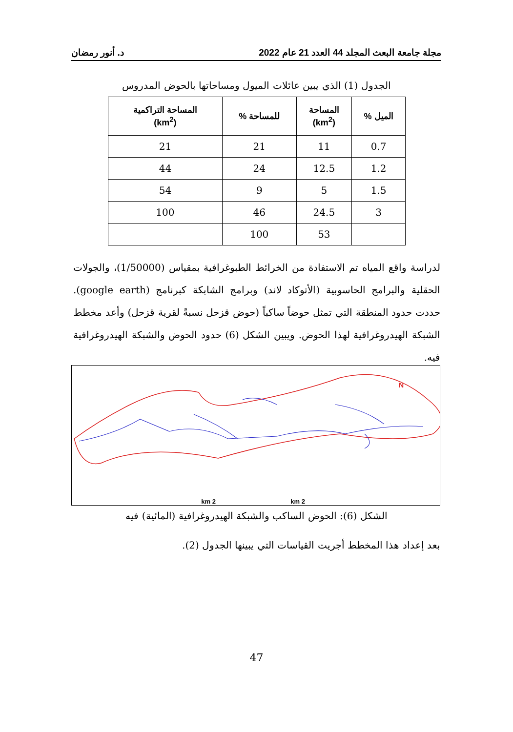مجلة جامعة البعث المجلد 44 العدد 21 عام 2022 د. أنور رمضان
الجدول (1) الذي يبين عائلات الميول ومساحاتها بالحوض المدروس
| الميل % | المساحة (km<sup>2</sup>) | للمساحة % | المساحة التراكمية (km<sup>2</sup>) |
| --- | --- | --- | --- |
| 0.7 | 11 | 21 | 21 |
| 1.2 | 12.5 | 24 | 44 |
| 1.5 | 5 | 9 | 54 |
| 3 | 24.5 | 46 | 100 |
| | 53 | 100 | |
لدراسة واقع المياه تم الاستفادة من الخرائط الطبوغرافية بمقياس (1/50000)، والجولات الحقلية والبرامج الحاسوبية (الأتوكاد لاند) وبرامج الشابكة كبرنامج (google earth). حددت حدود المنطقة التي تمثل حوضاً ساكباً (حوض قزحل نسبةً لقرية قزحل) وأعد مخطط الشبكة الهيدروغرافية لهذا الحوض. ويبين الشكل (6) حدود الحوض والشبكة الهيدروغرافية فيه.
N
2 km
2 km
الشكل (6): الحوض الساكب والشبكة الهيدروغرافية (المائية) فيه
بعد إعداد هذا المخطط أجريت القياسات التي يبينها الجدول (2).
47